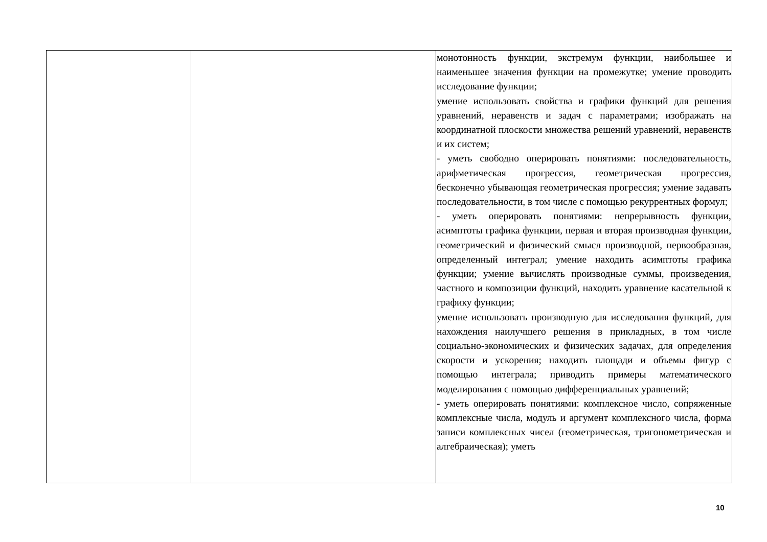| | | монотонность функции, экстремум функции, наибольшее и наименьшее значения функции на промежутке; умение проводить исследование функции; умение использовать свойства и графики функций для решения уравнений, неравенств и задач с параметрами; изображать на координатной плоскости множества решений уравнений, неравенств и их систем; - уметь свободно оперировать понятиями: последовательность, арифметическая прогрессия, геометрическая прогрессия, бесконечно убывающая геометрическая прогрессия; умение задавать последовательности, в том числе с помощью рекуррентных формул; - уметь оперировать понятиями: непрерывность функции, асимптоты графика функции, первая и вторая производная функции, геометрический и физический смысл производной, первообразная, определенный интеграл; умение находить асимптоты графика функции; умение вычислять производные суммы, произведения, частного и композиции функций, находить уравнение касательной к графику функции; умение использовать производную для исследования функций, для нахождения наилучшего решения в прикладных, в том числе социально-экономических и физических задачах, для определения скорости и ускорения; находить площади и объемы фигур с помощью интеграла; приводить примеры математического моделирования с помощью дифференциальных уравнений; - уметь оперировать понятиями: комплексное число, сопряженные комплексные числа, модуль и аргумент комплексного числа, форма записи комплексных чисел (геометрическая, тригонометрическая и алгебраическая); уметь |
10